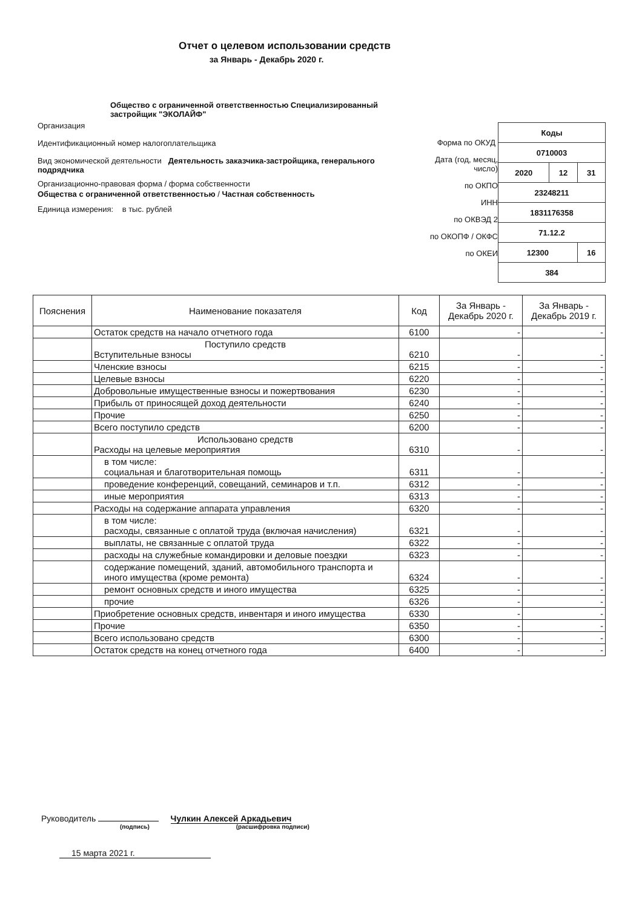Отчет о целевом использовании средств
за Январь - Декабрь 2020 г.
Общество с ограниченной ответственностью Специализированный застройщик "ЭКОЛАЙФ"
Организация
Идентификационный номер налогоплательщика
Вид экономической деятельности Деятельность заказчика-застройщика, генерального подрядчика
Организационно-правовая форма / форма собственности
Общества с ограниченной ответственностью / Частная собственность
Единица измерения: в тыс. рублей
Форма по ОКУД
Дата (год, месяц, число)
по ОКПО
ИНН
по ОКВЭД 2
по ОКОПФ / ОКФС
по ОКЕИ
| Коды | | |
| 0710003 | | |
| 2020 | 12 | 31 |
| 23248211 | | |
| 1831176358 | | |
| 71.12.2 | | |
| 12300 | | 16 |
| 384 | | |
| Пояснения | Наименование показателя | Код | За Январь - Декабрь 2020 г. | За Январь - Декабрь 2019 г. |
| --- | --- | --- | --- | --- |
| | Остаток средств на начало отчетного года | 6100 | - | - |
| | Поступило средств Вступительные взносы | 6210 | - | - |
| | Членские взносы | 6215 | - | - |
| | Целевые взносы | 6220 | - | - |
| | Добровольные имущественные взносы и пожертвования | 6230 | - | - |
| | Прибыль от приносящей доход деятельности | 6240 | - | - |
| | Прочие | 6250 | - | - |
| | Всего поступило средств | 6200 | - | - |
| | Использовано средств Расходы на целевые мероприятия | 6310 | - | - |
| | в том числе: социальная и благотворительная помощь | 6311 | - | - |
| | проведение конференций, совещаний, семинаров и т.п. | 6312 | - | - |
| | иные мероприятия | 6313 | - | - |
| | Расходы на содержание аппарата управления | 6320 | - | - |
| | в том числе: расходы, связанные с оплатой труда (включая начисления) | 6321 | - | - |
| | выплаты, не связанные с оплатой труда | 6322 | - | - |
| | расходы на служебные командировки и деловые поездки | 6323 | - | - |
| | содержание помещений, зданий, автомобильного транспорта и иного имущества (кроме ремонта) | 6324 | - | - |
| | ремонт основных средств и иного имущества | 6325 | - | - |
| | прочие | 6326 | - | - |
| | Приобретение основных средств, инвентаря и иного имущества | 6330 | - | - |
| | Прочие | 6350 | - | - |
| | Всего использовано средств | 6300 | - | - |
| | Остаток средств на конец отчетного года | 6400 | - | - |
Руководитель Чулкин Алексей Аркадьевич
(подпись) (расшифровка подписи)
15 марта 2021 г.